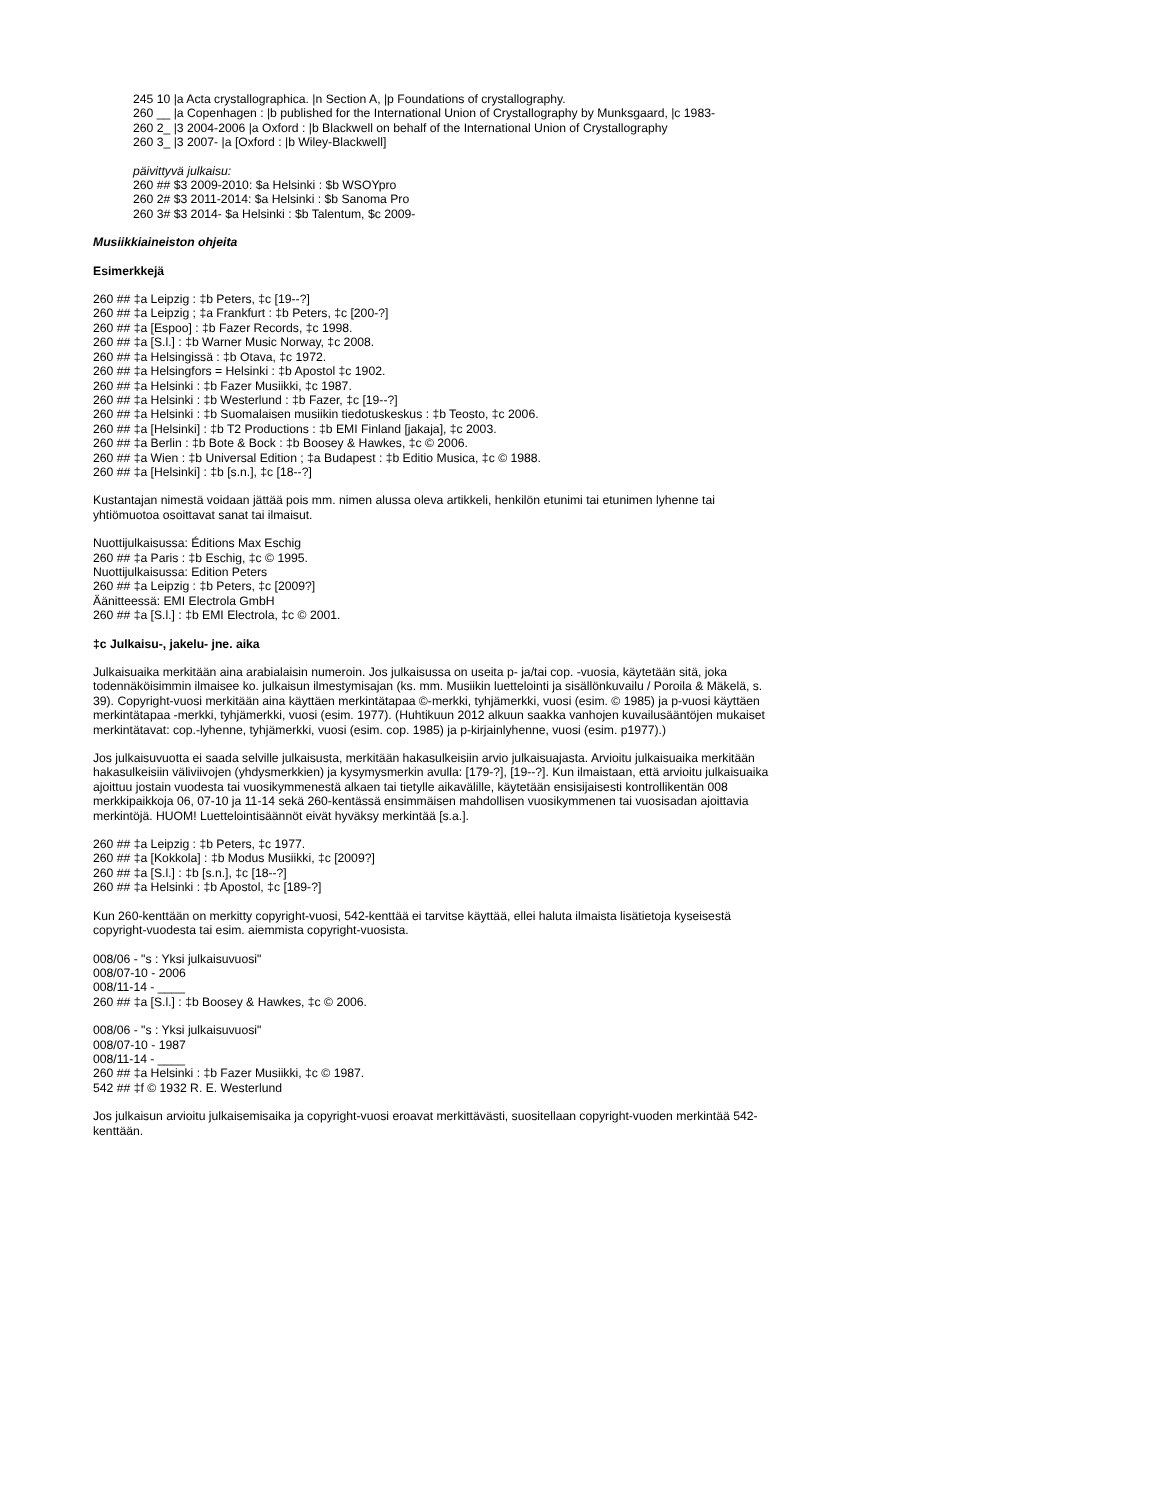245 10 |a Acta crystallographica. |n Section A, |p Foundations of crystallography.
260 __ |a Copenhagen : |b published for the International Union of Crystallography by Munksgaard, |c 1983-
260 2_ |3 2004-2006 |a Oxford : |b Blackwell on behalf of the International Union of Crystallography
260 3_ |3 2007- |a [Oxford : |b Wiley-Blackwell]
päivittyvä julkaisu:
260 ## $3 2009-2010: $a Helsinki : $b WSOYpro
260 2# $3 2011-2014: $a Helsinki : $b Sanoma Pro
260 3# $3 2014- $a Helsinki : $b Talentum, $c 2009-
Musiikkiaineiston ohjeita
Esimerkkejä
260 ## ‡a Leipzig : ‡b Peters, ‡c [19--?]
260 ## ‡a Leipzig ; ‡a Frankfurt : ‡b Peters, ‡c [200-?]
260 ## ‡a [Espoo] : ‡b Fazer Records, ‡c 1998.
260 ## ‡a [S.l.] : ‡b Warner Music Norway, ‡c 2008.
260 ## ‡a Helsingissä : ‡b Otava, ‡c 1972.
260 ## ‡a Helsingfors = Helsinki : ‡b Apostol ‡c 1902.
260 ## ‡a Helsinki : ‡b Fazer Musiikki, ‡c 1987.
260 ## ‡a Helsinki : ‡b Westerlund : ‡b Fazer, ‡c [19--?]
260 ## ‡a Helsinki : ‡b Suomalaisen musiikin tiedotuskeskus : ‡b Teosto, ‡c 2006.
260 ## ‡a [Helsinki] : ‡b T2 Productions : ‡b EMI Finland [jakaja], ‡c 2003.
260 ## ‡a Berlin : ‡b Bote & Bock : ‡b Boosey & Hawkes, ‡c © 2006.
260 ## ‡a Wien : ‡b Universal Edition ; ‡a Budapest : ‡b Editio Musica, ‡c © 1988.
260 ## ‡a [Helsinki] : ‡b [s.n.], ‡c [18--?]
Kustantajan nimestä voidaan jättää pois mm. nimen alussa oleva artikkeli, henkilön etunimi tai etunimen lyhenne tai yhtiömuotoa osoittavat sanat tai ilmaisut.
Nuottijulkaisussa: Éditions Max Eschig
260 ## ‡a Paris : ‡b Eschig, ‡c © 1995.
Nuottijulkaisussa: Edition Peters
260 ## ‡a Leipzig : ‡b Peters, ‡c [2009?]
Äänitteessä: EMI Electrola GmbH
260 ## ‡a [S.l.] : ‡b EMI Electrola, ‡c © 2001.
‡c Julkaisu-, jakelu- jne. aika
Julkaisuaika merkitään aina arabialaisin numeroin. Jos julkaisussa on useita p- ja/tai cop. -vuosia, käytetään sitä, joka todennäköisimmin ilmaisee ko. julkaisun ilmestymisajan (ks. mm. Musiikin luettelointi ja sisällönkuvailu / Poroila & Mäkelä, s. 39). Copyright-vuosi merkitään aina käyttäen merkintätapaa ©-merkki, tyhjämerkki, vuosi (esim. © 1985) ja p-vuosi käyttäen merkintätapaa -merkki, tyhjämerkki, vuosi (esim. 1977). (Huhtikuun 2012 alkuun saakka vanhojen kuvailusääntöjen mukaiset merkintätavat: cop.-lyhenne, tyhjämerkki, vuosi (esim. cop. 1985) ja p-kirjainlyhenne, vuosi (esim. p1977).)
Jos julkaisuvuotta ei saada selville julkaisusta, merkitään hakasulkeisiin arvio julkaisuajasta. Arvioitu julkaisuaika merkitään hakasulkeisiin väliviivojen (yhdysmerkkien) ja kysymysmerkin avulla: [179-?], [19--?]. Kun ilmaistaan, että arvioitu julkaisuaika ajoittuu jostain vuodesta tai vuosikymmenestä alkaen tai tietylle aikavälille, käytetään ensisijaisesti kontrollikentän 008 merkkipaikkoja 06, 07-10 ja 11-14 sekä 260-kentässä ensimmäisen mahdollisen vuosikymmenen tai vuosisadan ajoittavia merkintöjä. HUOM! Luettelointisäännöt eivät hyväksy merkintää [s.a.].
260 ## ‡a Leipzig : ‡b Peters, ‡c 1977.
260 ## ‡a [Kokkola] : ‡b Modus Musiikki, ‡c [2009?]
260 ## ‡a [S.l.] : ‡b [s.n.], ‡c [18--?]
260 ## ‡a Helsinki : ‡b Apostol, ‡c [189-?]
Kun 260-kenttään on merkitty copyright-vuosi, 542-kenttää ei tarvitse käyttää, ellei haluta ilmaista lisätietoja kyseisestä copyright-vuodesta tai esim. aiemmista copyright-vuosista.
008/06 - "s : Yksi julkaisuvuosi"
008/07-10 - 2006
008/11-14 - ____
260 ## ‡a [S.l.] : ‡b Boosey & Hawkes, ‡c © 2006.
008/06 - "s : Yksi julkaisuvuosi"
008/07-10 - 1987
008/11-14 - ____
260 ## ‡a Helsinki : ‡b Fazer Musiikki, ‡c © 1987.
542 ## ‡f © 1932 R. E. Westerlund
Jos julkaisun arvioitu julkaisemisaika ja copyright-vuosi eroavat merkittävästi, suositellaan copyright-vuoden merkintää 542-kenttään.